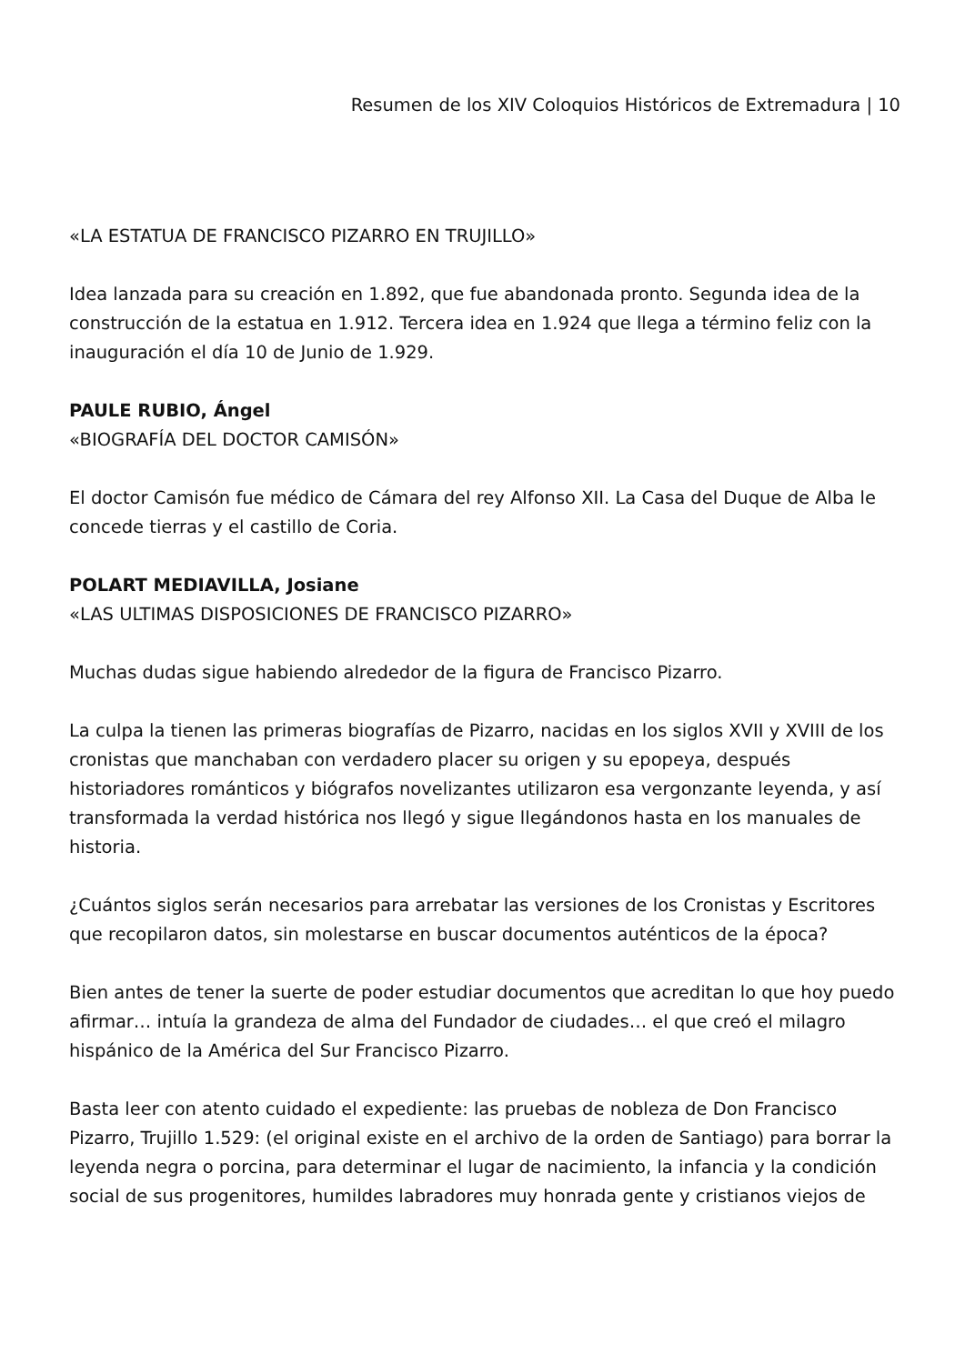Resumen de los XIV Coloquios Históricos de Extremadura | 10
«LA ESTATUA DE FRANCISCO PIZARRO EN TRUJILLO»
Idea lanzada para su creación en 1.892, que fue abandonada pronto. Segunda idea de la construcción de la estatua en 1.912. Tercera idea en 1.924 que llega a término feliz con la inauguración el día 10 de Junio de 1.929.
PAULE RUBIO, Ángel
«BIOGRAFÍA DEL DOCTOR CAMISÓN»
El doctor Camisón fue médico de Cámara del rey Alfonso XII. La Casa del Duque de Alba le concede tierras y el castillo de Coria.
POLART MEDIAVILLA, Josiane
«LAS ULTIMAS DISPOSICIONES DE FRANCISCO PIZARRO»
Muchas dudas sigue habiendo alrededor de la figura de Francisco Pizarro.
La culpa la tienen las primeras biografías de Pizarro, nacidas en los siglos XVII y XVIII de los cronistas que manchaban con verdadero placer su origen y su epopeya, después historiadores románticos y biógrafos novelizantes utilizaron esa vergonzante leyenda, y así transformada la verdad histórica nos llegó y sigue llegándonos hasta en los manuales de historia.
¿Cuántos siglos serán necesarios para arrebatar las versiones de los Cronistas y Escritores que recopilaron datos, sin molestarse en buscar documentos auténticos de la época?
Bien antes de tener la suerte de poder estudiar documentos que acreditan lo que hoy puedo afirmar… intuía la grandeza de alma del Fundador de ciudades… el que creó el milagro hispánico de la América del Sur Francisco Pizarro.
Basta leer con atento cuidado el expediente: las pruebas de nobleza de Don Francisco Pizarro, Trujillo 1.529: (el original existe en el archivo de la orden de Santiago) para borrar la leyenda negra o porcina, para determinar el lugar de nacimiento, la infancia y la condición social de sus progenitores, humildes labradores muy honrada gente y cristianos viejos de